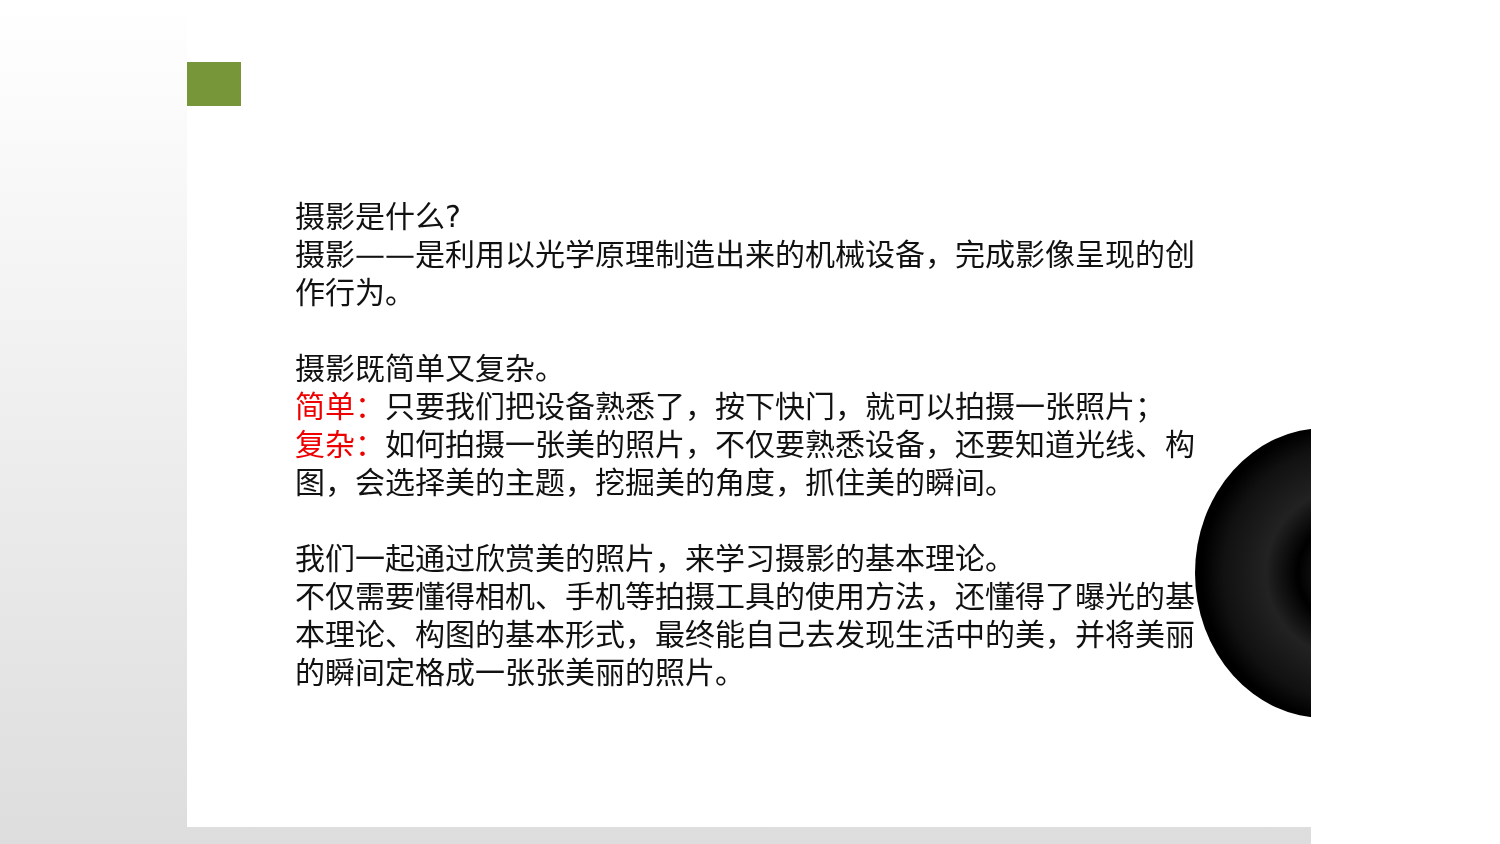摄影是什么?
摄影——是利用以光学原理制造出来的机械设备，完成影像呈现的创作行为。
摄影既简单又复杂。
简单：只要我们把设备熟悉了，按下快门，就可以拍摄一张照片；
复杂：如何拍摄一张美的照片，不仅要熟悉设备，还要知道光线、构图，会选择美的主题，挖掘美的角度，抓住美的瞬间。
我们一起通过欣赏美的照片，来学习摄影的基本理论。
不仅需要懂得相机、手机等拍摄工具的使用方法，还懂得了曝光的基本理论、构图的基本形式，最终能自己去发现生活中的美，并将美丽的瞬间定格成一张张美丽的照片。